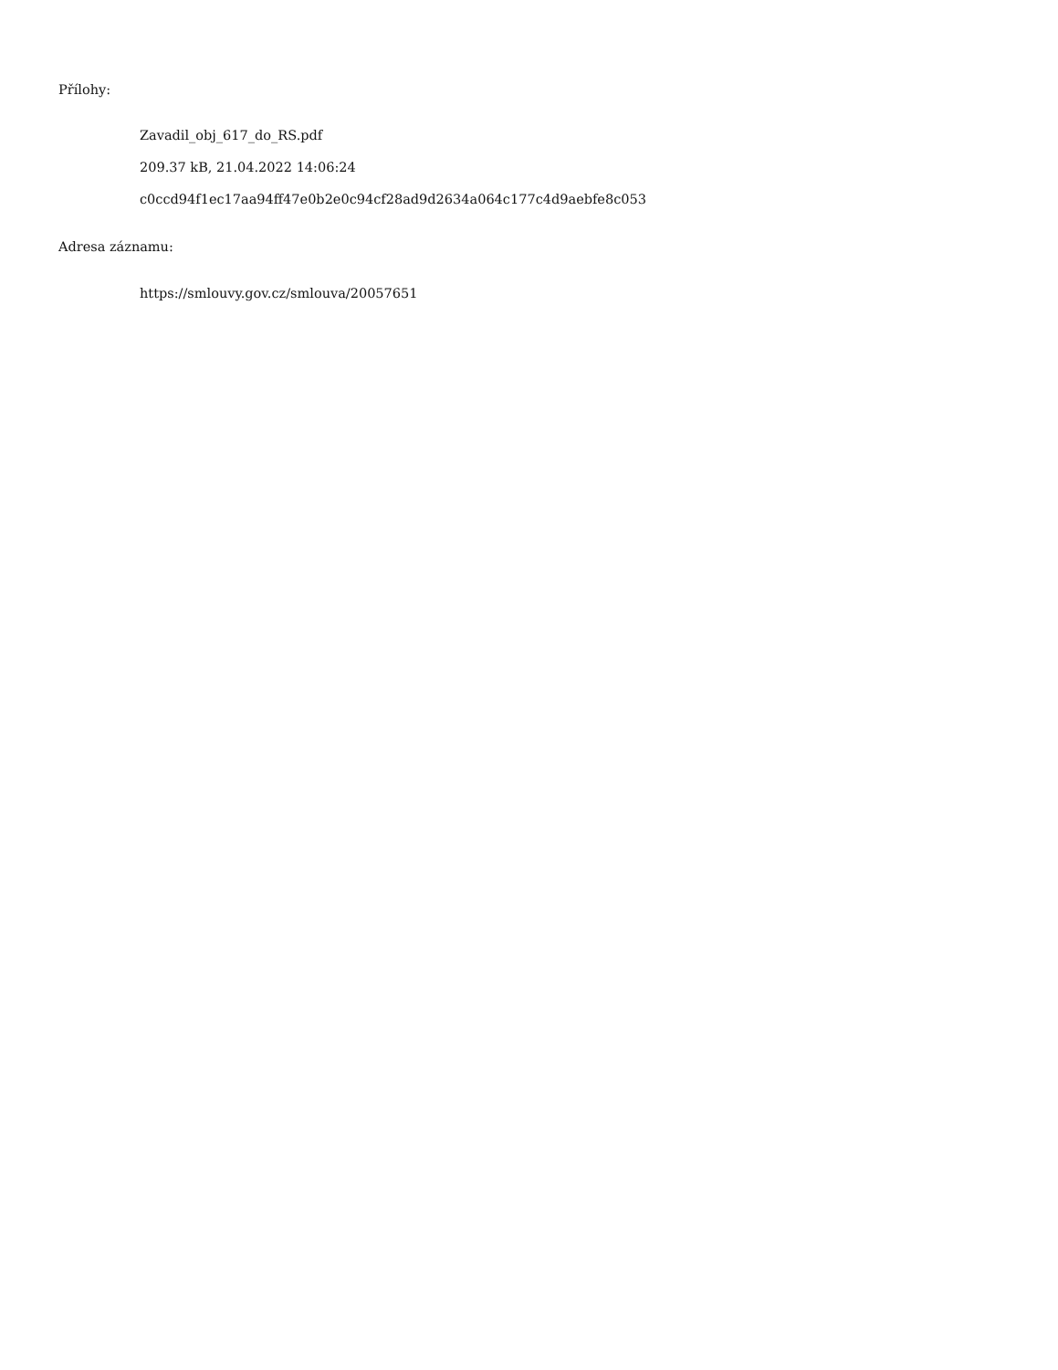Přílohy:
Zavadil_obj_617_do_RS.pdf
209.37 kB, 21.04.2022 14:06:24
c0ccd94f1ec17aa94ff47e0b2e0c94cf28ad9d2634a064c177c4d9aebfe8c053
Adresa záznamu:
https://smlouvy.gov.cz/smlouva/20057651